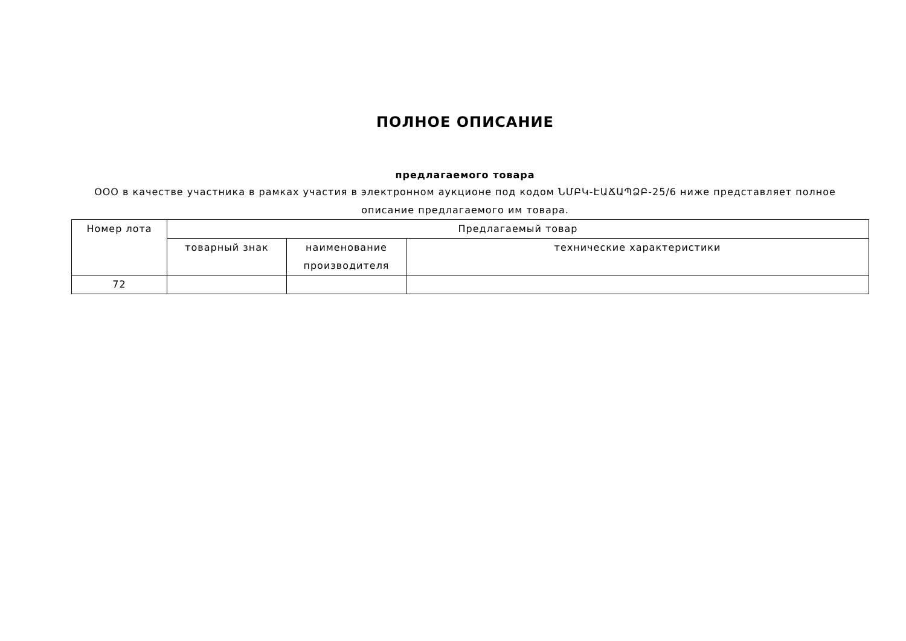ПОЛНОЕ ОПИСАНИЕ
предлагаемого товара
ООО в качестве участника в рамках участия в электронном аукционе под кодом ՆՄԲԿ-ԷԱՃԱՊՁԲ-25/6 ниже представляет полное описание предлагаемого им товара.
| Номер лота | Предлагаемый товар | | |
| --- | --- | --- | --- |
| | товарный знак | наименование производителя | технические характеристики |
| 72 | | | |